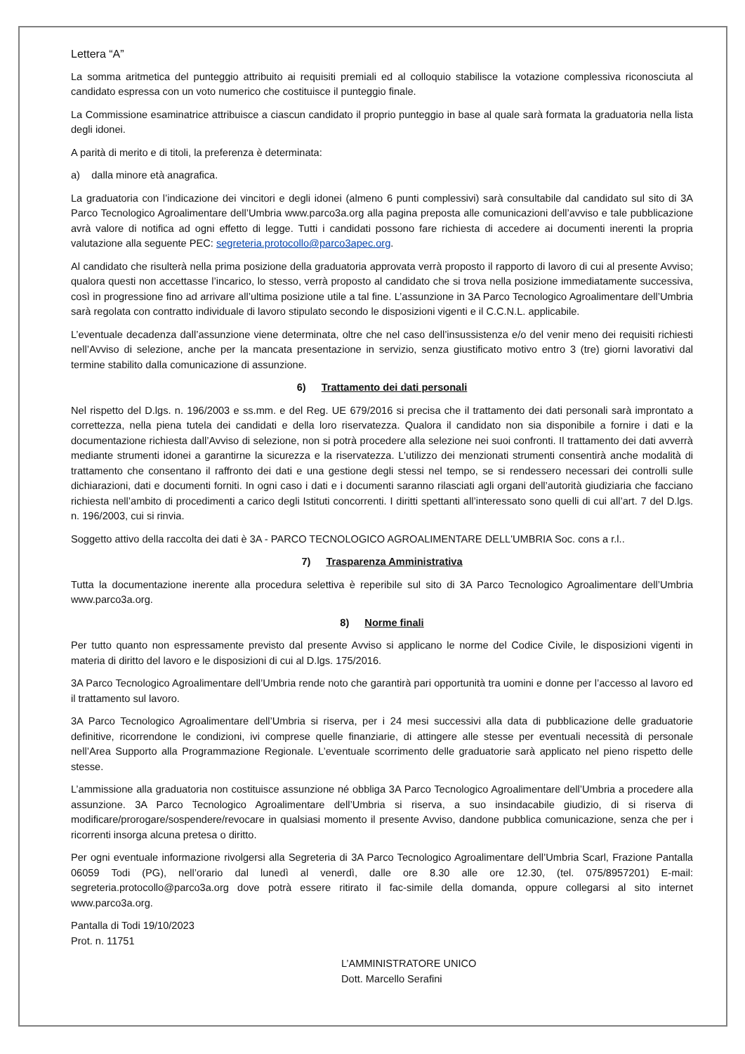Lettera “A”
La somma aritmetica del punteggio attribuito ai requisiti premiali ed al colloquio stabilisce la votazione complessiva riconosciuta al candidato espressa con un voto numerico che costituisce il punteggio finale.
La Commissione esaminatrice attribuisce a ciascun candidato il proprio punteggio in base al quale sarà formata la graduatoria nella lista degli idonei.
A parità di merito e di titoli, la preferenza è determinata:
a) dalla minore età anagrafica.
La graduatoria con l’indicazione dei vincitori e degli idonei (almeno 6 punti complessivi) sarà consultabile dal candidato sul sito di 3A Parco Tecnologico Agroalimentare dell’Umbria www.parco3a.org alla pagina preposta alle comunicazioni dell’avviso e tale pubblicazione avrà valore di notifica ad ogni effetto di legge. Tutti i candidati possono fare richiesta di accedere ai documenti inerenti la propria valutazione alla seguente PEC: segreteria.protocollo@parco3apec.org.
Al candidato che risulterà nella prima posizione della graduatoria approvata verrà proposto il rapporto di lavoro di cui al presente Avviso; qualora questi non accettasse l’incarico, lo stesso, verrà proposto al candidato che si trova nella posizione immediatamente successiva, così in progressione fino ad arrivare all’ultima posizione utile a tal fine. L’assunzione in 3A Parco Tecnologico Agroalimentare dell’Umbria sarà regolata con contratto individuale di lavoro stipulato secondo le disposizioni vigenti e il C.C.N.L. applicabile.
L’eventuale decadenza dall’assunzione viene determinata, oltre che nel caso dell’insussistenza e/o del venir meno dei requisiti richiesti nell’Avviso di selezione, anche per la mancata presentazione in servizio, senza giustificato motivo entro 3 (tre) giorni lavorativi dal termine stabilito dalla comunicazione di assunzione.
6) Trattamento dei dati personali
Nel rispetto del D.lgs. n. 196/2003 e ss.mm. e del Reg. UE 679/2016 si precisa che il trattamento dei dati personali sarà improntato a correttezza, nella piena tutela dei candidati e della loro riservatezza. Qualora il candidato non sia disponibile a fornire i dati e la documentazione richiesta dall’Avviso di selezione, non si potrà procedere alla selezione nei suoi confronti. Il trattamento dei dati avverrà mediante strumenti idonei a garantirne la sicurezza e la riservatezza. L’utilizzo dei menzionati strumenti consentirà anche modalità di trattamento che consentano il raffronto dei dati e una gestione degli stessi nel tempo, se si rendessero necessari dei controlli sulle dichiarazioni, dati e documenti forniti. In ogni caso i dati e i documenti saranno rilasciati agli organi dell’autorità giudiziaria che facciano richiesta nell’ambito di procedimenti a carico degli Istituti concorrenti. I diritti spettanti all’interessato sono quelli di cui all’art. 7 del D.lgs. n. 196/2003, cui si rinvia.
Soggetto attivo della raccolta dei dati è 3A - PARCO TECNOLOGICO AGROALIMENTARE DELL'UMBRIA Soc. cons a r.l..
7) Trasparenza Amministrativa
Tutta la documentazione inerente alla procedura selettiva è reperibile sul sito di 3A Parco Tecnologico Agroalimentare dell’Umbria www.parco3a.org.
8) Norme finali
Per tutto quanto non espressamente previsto dal presente Avviso si applicano le norme del Codice Civile, le disposizioni vigenti in materia di diritto del lavoro e le disposizioni di cui al D.lgs. 175/2016.
3A Parco Tecnologico Agroalimentare dell’Umbria rende noto che garantirà pari opportunità tra uomini e donne per l’accesso al lavoro ed il trattamento sul lavoro.
3A Parco Tecnologico Agroalimentare dell’Umbria si riserva, per i 24 mesi successivi alla data di pubblicazione delle graduatorie definitive, ricorrendone le condizioni, ivi comprese quelle finanziarie, di attingere alle stesse per eventuali necessità di personale nell’Area Supporto alla Programmazione Regionale. L’eventuale scorrimento delle graduatorie sarà applicato nel pieno rispetto delle stesse.
L’ammissione alla graduatoria non costituisce assunzione né obbliga 3A Parco Tecnologico Agroalimentare dell’Umbria a procedere alla assunzione. 3A Parco Tecnologico Agroalimentare dell’Umbria si riserva, a suo insindacabile giudizio, di si riserva di modificare/prorogare/sospendere/revocare in qualsiasi momento il presente Avviso, dandone pubblica comunicazione, senza che per i ricorrenti insorga alcuna pretesa o diritto.
Per ogni eventuale informazione rivolgersi alla Segreteria di 3A Parco Tecnologico Agroalimentare dell’Umbria Scarl, Frazione Pantalla 06059 Todi (PG), nell’orario dal lunedì al venerdì, dalle ore 8.30 alle ore 12.30, (tel. 075/8957201) E-mail: segreteria.protocollo@parco3a.org dove potrà essere ritirato il fac-simile della domanda, oppure collegarsi al sito internet www.parco3a.org.
Pantalla di Todi 19/10/2023
Prot. n. 11751
L’AMMINISTRATORE UNICO
Dott. Marcello Serafini